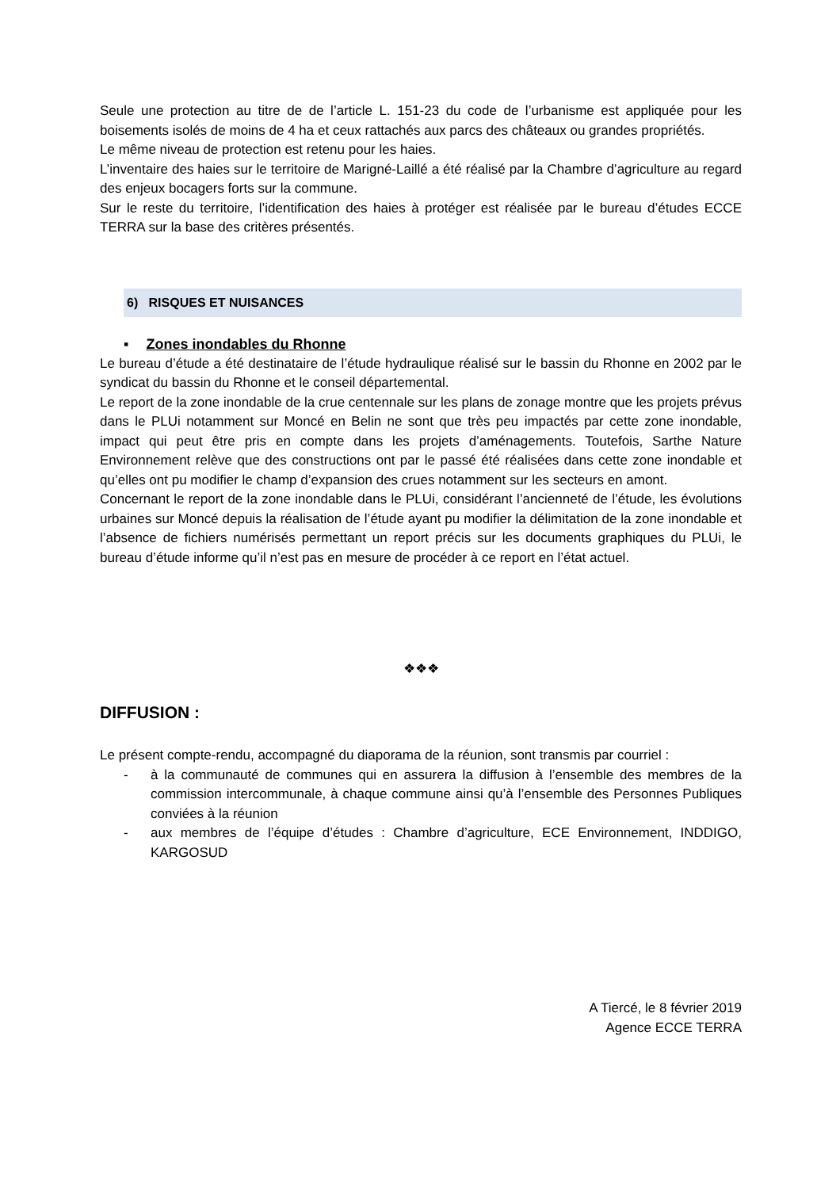Seule une protection au titre de de l’article L. 151-23 du code de l’urbanisme est appliquée pour les boisements isolés de moins de 4 ha et ceux rattachés aux parcs des châteaux ou grandes propriétés.
Le même niveau de protection est retenu pour les haies.
L’inventaire des haies sur le territoire de Marigné-Laillé a été réalisé par la Chambre d’agriculture au regard des enjeux bocagers forts sur la commune.
Sur le reste du territoire, l’identification des haies à protéger est réalisée par le bureau d’études ECCE TERRA sur la base des critères présentés.
6) RISQUES ET NUISANCES
▪ Zones inondables du Rhonne
Le bureau d’étude a été destinataire de l’étude hydraulique réalisé sur le bassin du Rhonne en 2002 par le syndicat du bassin du Rhonne et le conseil départemental.
Le report de la zone inondable de la crue centennale sur les plans de zonage montre que les projets prévus dans le PLUi notamment sur Moncé en Belin ne sont que très peu impactés par cette zone inondable, impact qui peut être pris en compte dans les projets d’aménagements. Toutefois, Sarthe Nature Environnement relève que des constructions ont par le passé été réalisées dans cette zone inondable et qu’elles ont pu modifier le champ d’expansion des crues notamment sur les secteurs en amont.
Concernant le report de la zone inondable dans le PLUi, considérant l’ancienneté de l’étude, les évolutions urbaines sur Moncé depuis la réalisation de l’étude ayant pu modifier la délimitation de la zone inondable et l’absence de fichiers numérisés permettant un report précis sur les documents graphiques du PLUi, le bureau d’étude informe qu’il n’est pas en mesure de procéder à ce report en l’état actuel.
❖❖❖
DIFFUSION :
Le présent compte-rendu, accompagné du diaporama de la réunion, sont transmis par courriel :
- à la communauté de communes qui en assurera la diffusion à l’ensemble des membres de la commission intercommunale, à chaque commune ainsi qu’à l’ensemble des Personnes Publiques conviées à la réunion
- aux membres de l’équipe d’études : Chambre d’agriculture, ECE Environnement, INDDIGO, KARGOSUD
A Tiercé, le 8 février 2019
Agence ECCE TERRA